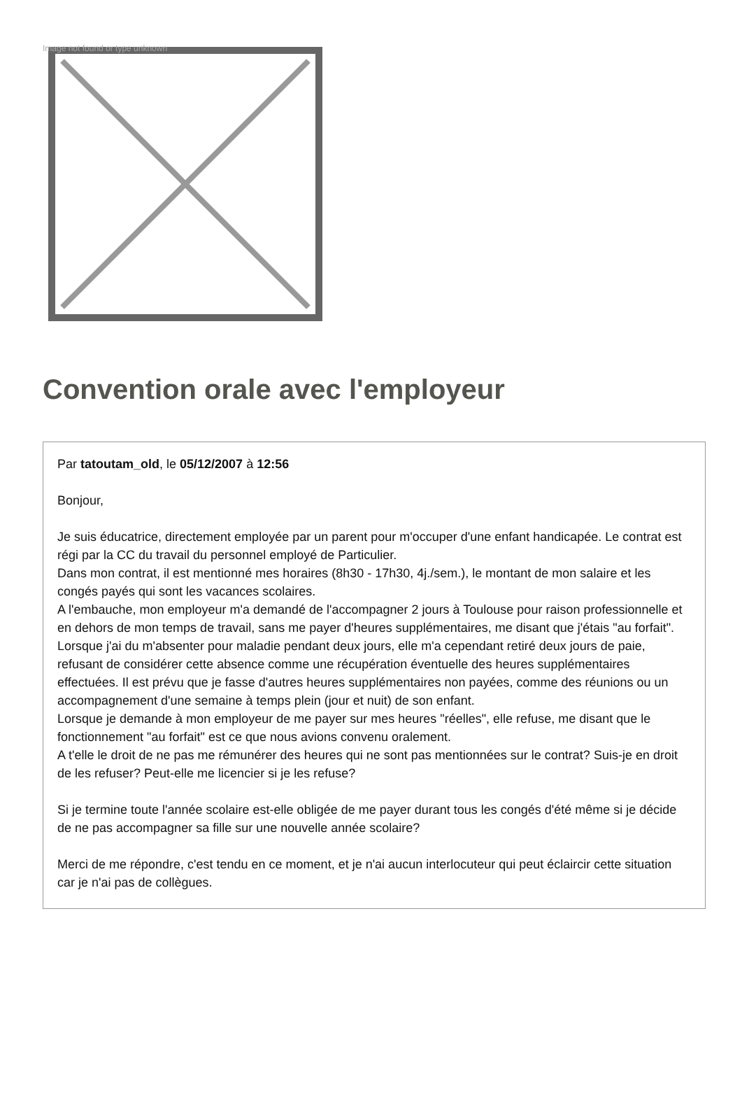Image not found or type unknown
Convention orale avec l'employeur
Par tatoutam_old, le 05/12/2007 à 12:56
Bonjour,
Je suis éducatrice, directement employée par un parent pour m'occuper d'une enfant handicapée. Le contrat est régi par la CC du travail du personnel employé de Particulier.
Dans mon contrat, il est mentionné mes horaires (8h30 - 17h30, 4j./sem.), le montant de mon salaire et les congés payés qui sont les vacances scolaires.
A l'embauche, mon employeur m'a demandé de l'accompagner 2 jours à Toulouse pour raison professionnelle et en dehors de mon temps de travail, sans me payer d'heures supplémentaires, me disant que j'étais "au forfait". Lorsque j'ai du m'absenter pour maladie pendant deux jours, elle m'a cependant retiré deux jours de paie, refusant de considérer cette absence comme une récupération éventuelle des heures supplémentaires effectuées. Il est prévu que je fasse d'autres heures supplémentaires non payées, comme des réunions ou un accompagnement d'une semaine à temps plein (jour et nuit) de son enfant.
Lorsque je demande à mon employeur de me payer sur mes heures "réelles", elle refuse, me disant que le fonctionnement "au forfait" est ce que nous avions convenu oralement.
A t'elle le droit de ne pas me rémunérer des heures qui ne sont pas mentionnées sur le contrat? Suis-je en droit de les refuser? Peut-elle me licencier si je les refuse?
Si je termine toute l'année scolaire est-elle obligée de me payer durant tous les congés d'été même si je décide de ne pas accompagner sa fille sur une nouvelle année scolaire?
Merci de me répondre, c'est tendu en ce moment, et je n'ai aucun interlocuteur qui peut éclaircir cette situation car je n'ai pas de collègues.